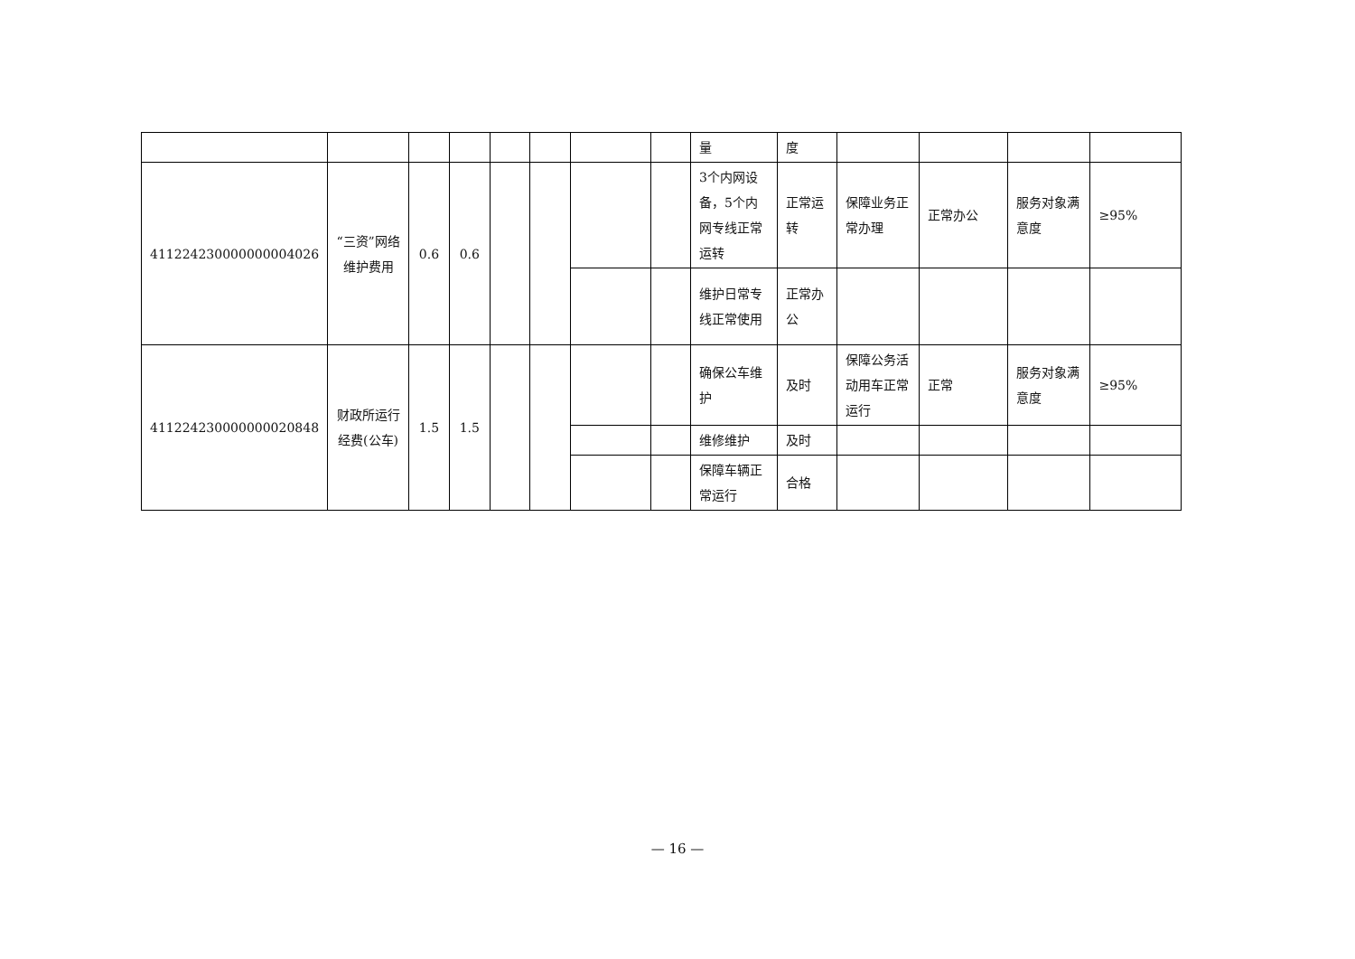| | | | | | | | | 量 | 度 | | | | |
| 411224230000000004026 | “三资”网络维护费用 | 0.6 | 0.6 | | | | | 3个内网设备，5个内网专线正常运转 | 正常运转 | 保障业务正常办理 | 正常办公 | 服务对象满意度 | ≥95% |
| | | | | | | | | 维护日常专线正常使用 | 正常办公 | | | | |
| 411224230000000020848 | 财政所运行经费(公车) | 1.5 | 1.5 | | | | | 确保公车维护 | 及时 | 保障公务活动用车正常运行 | 正常 | 服务对象满意度 | ≥95% |
| | | | | | | | | 维修维护 | 及时 | | | | |
| | | | | | | | | 保障车辆正常运行 | 合格 | | | | |
— 16 —